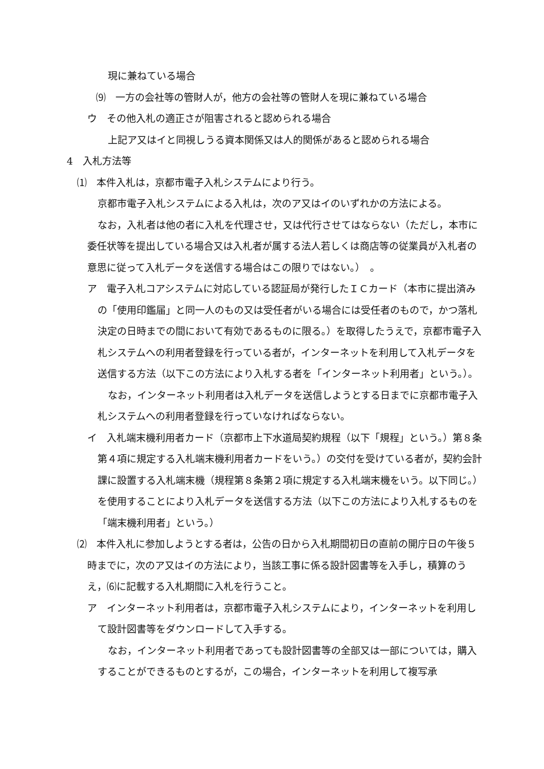現に兼ねている場合
⑼　一方の会社等の管財人が，他方の会社等の管財人を現に兼ねている場合
ウ　その他入札の適正さが阻害されると認められる場合
上記ア又はイと同視しうる資本関係又は人的関係があると認められる場合
4　入札方法等
⑴　本件入札は，京都市電子入札システムにより行う。
京都市電子入札システムによる入札は，次のア又はイのいずれかの方法による。
なお，入札者は他の者に入札を代理させ，又は代行させてはならない（ただし，本市に委任状等を提出している場合又は入札者が属する法人若しくは商店等の従業員が入札者の意思に従って入札データを送信する場合はこの限りではない。）　。
ア　電子入札コアシステムに対応している認証局が発行したＩＣカード（本市に提出済みの「使用印鑑届」と同一人のもの又は受任者がいる場合には受任者のもので，かつ落札決定の日時までの間において有効であるものに限る。）を取得したうえで，京都市電子入札システムへの利用者登録を行っている者が，インターネットを利用して入札データを送信する方法（以下この方法により入札する者を「インターネット利用者」という。）。
なお，インターネット利用者は入札データを送信しようとする日までに京都市電子入札システムへの利用者登録を行っていなければならない。
イ　入札端末機利用者カード（京都市上下水道局契約規程（以下「規程」という。）第８条第４項に規定する入札端末機利用者カードをいう。）の交付を受けている者が，契約会計課に設置する入札端末機（規程第８条第２項に規定する入札端末機をいう。以下同じ。）を使用することにより入札データを送信する方法（以下この方法により入札するものを「端末機利用者」という。）
⑵　本件入札に参加しようとする者は，公告の日から入札期間初日の直前の開庁日の午後５時までに，次のア又はイの方法により，当該工事に係る設計図書等を入手し，積算のうえ，⑹に記載する入札期間に入札を行うこと。
ア　インターネット利用者は，京都市電子入札システムにより，インターネットを利用して設計図書等をダウンロードして入手する。
なお，インターネット利用者であっても設計図書等の全部又は一部については，購入することができるものとするが，この場合，インターネットを利用して複写承